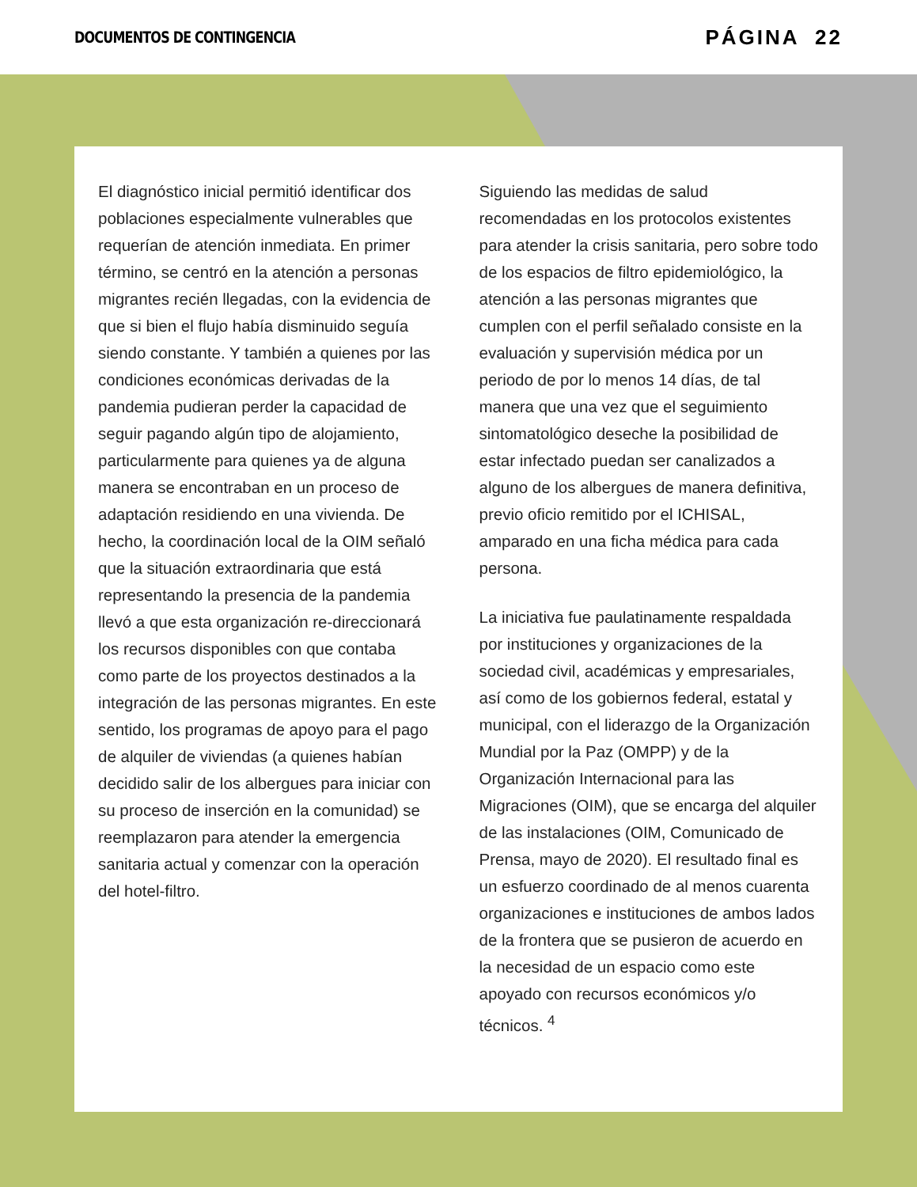DOCUMENTOS DE CONTINGENCIA PÁGINA 22
El diagnóstico inicial permitió identificar dos poblaciones especialmente vulnerables que requerían de atención inmediata. En primer término, se centró en la atención a personas migrantes recién llegadas, con la evidencia de que si bien el flujo había disminuido seguía siendo constante. Y también a quienes por las condiciones económicas derivadas de la pandemia pudieran perder la capacidad de seguir pagando algún tipo de alojamiento, particularmente para quienes ya de alguna manera se encontraban en un proceso de adaptación residiendo en una vivienda. De hecho, la coordinación local de la OIM señaló que la situación extraordinaria que está representando la presencia de la pandemia llevó a que esta organización re-direccionará los recursos disponibles con que contaba como parte de los proyectos destinados a la integración de las personas migrantes. En este sentido, los programas de apoyo para el pago de alquiler de viviendas (a quienes habían decidido salir de los albergues para iniciar con su proceso de inserción en la comunidad) se reemplazaron para atender la emergencia sanitaria actual y comenzar con la operación del hotel-filtro.
Siguiendo las medidas de salud recomendadas en los protocolos existentes para atender la crisis sanitaria, pero sobre todo de los espacios de filtro epidemiológico, la atención a las personas migrantes que cumplen con el perfil señalado consiste en la evaluación y supervisión médica por un periodo de por lo menos 14 días, de tal manera que una vez que el seguimiento sintomatológico deseche la posibilidad de estar infectado puedan ser canalizados a alguno de los albergues de manera definitiva, previo oficio remitido por el ICHISAL, amparado en una ficha médica para cada persona.
La iniciativa fue paulatinamente respaldada por instituciones y organizaciones de la sociedad civil, académicas y empresariales, así como de los gobiernos federal, estatal y municipal, con el liderazgo de la Organización Mundial por la Paz (OMPP) y de la Organización Internacional para las Migraciones (OIM), que se encarga del alquiler de las instalaciones (OIM, Comunicado de Prensa, mayo de 2020). El resultado final es un esfuerzo coordinado de al menos cuarenta organizaciones e instituciones de ambos lados de la frontera que se pusieron de acuerdo en la necesidad de un espacio como este apoyado con recursos económicos y/o técnicos. <sup>4</sup>